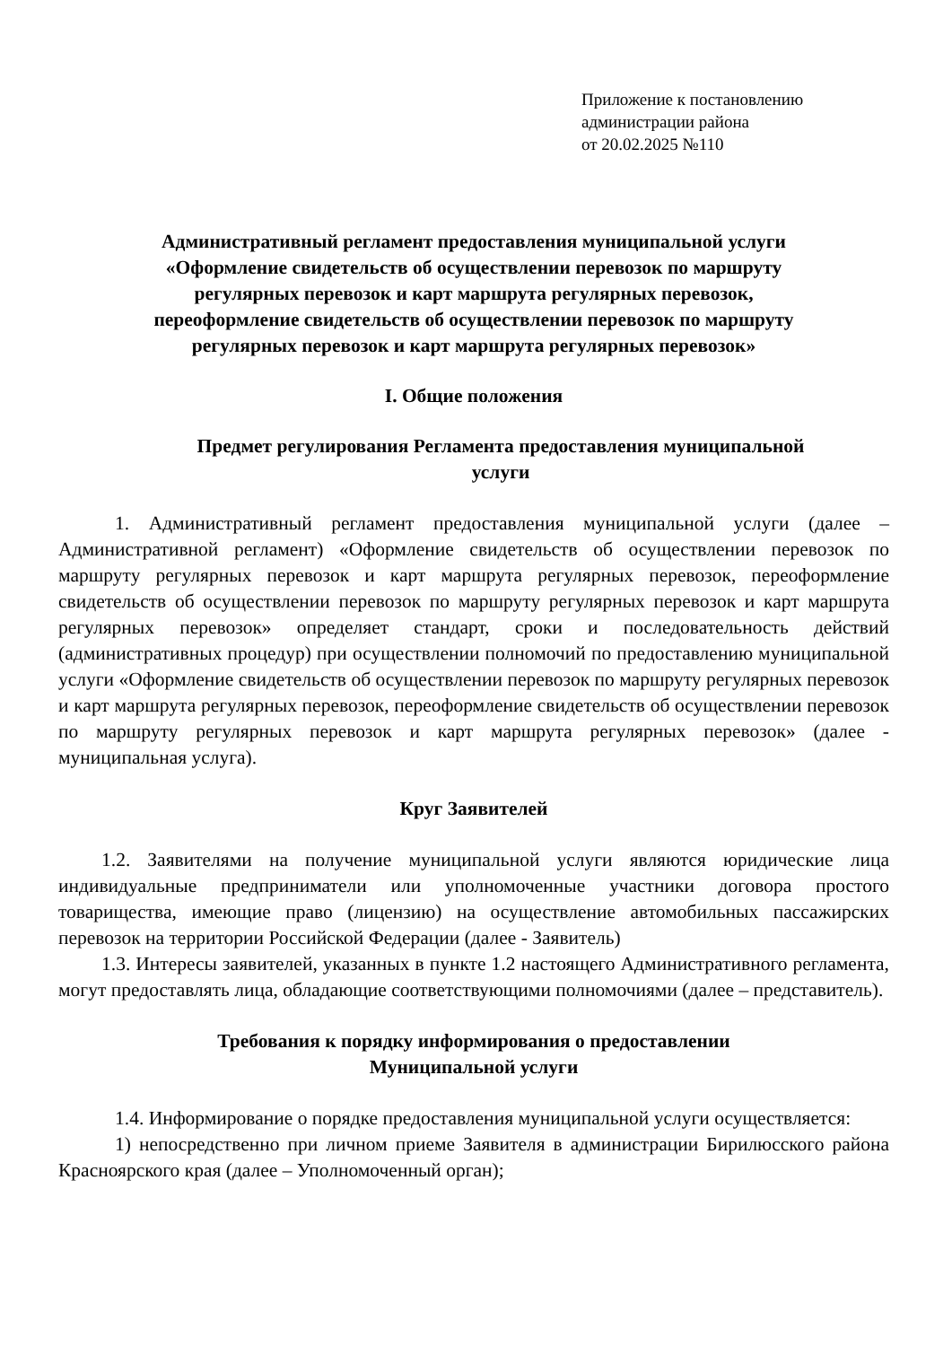Приложение к постановлению
администрации района
от 20.02.2025 №110
Административный регламент предоставления муниципальной услуги
«Оформление свидетельств об осуществлении перевозок по маршруту
регулярных перевозок и карт маршрута регулярных перевозок,
переоформление свидетельств об осуществлении перевозок по маршруту
регулярных перевозок и карт маршрута регулярных перевозок»
I. Общие положения
Предмет регулирования Регламента предоставления муниципальной
услуги
1. Административный регламент предоставления муниципальной услуги (далее – Административной регламент) «Оформление свидетельств об осуществлении перевозок по маршруту регулярных перевозок и карт маршрута регулярных перевозок, переоформление свидетельств об осуществлении перевозок по маршруту регулярных перевозок и карт маршрута регулярных перевозок» определяет стандарт, сроки и последовательность действий (административных процедур) при осуществлении полномочий по предоставлению муниципальной услуги «Оформление свидетельств об осуществлении перевозок по маршруту регулярных перевозок и карт маршрута регулярных перевозок, переоформление свидетельств об осуществлении перевозок по маршруту регулярных перевозок и карт маршрута регулярных перевозок» (далее - муниципальная услуга).
Круг Заявителей
1.2. Заявителями на получение муниципальной услуги являются юридические лица индивидуальные предприниматели или уполномоченные участники договора простого товарищества, имеющие право (лицензию) на осуществление автомобильных пассажирских перевозок на территории Российской Федерации (далее - Заявитель)
1.3. Интересы заявителей, указанных в пункте 1.2 настоящего Административного регламента, могут предоставлять лица, обладающие соответствующими полномочиями (далее – представитель).
Требования к порядку информирования о предоставлении
Муниципальной услуги
1.4. Информирование о порядке предоставления муниципальной услуги осуществляется:
1) непосредственно при личном приеме Заявителя в администрации Бирилюсского района Красноярского края (далее – Уполномоченный орган);